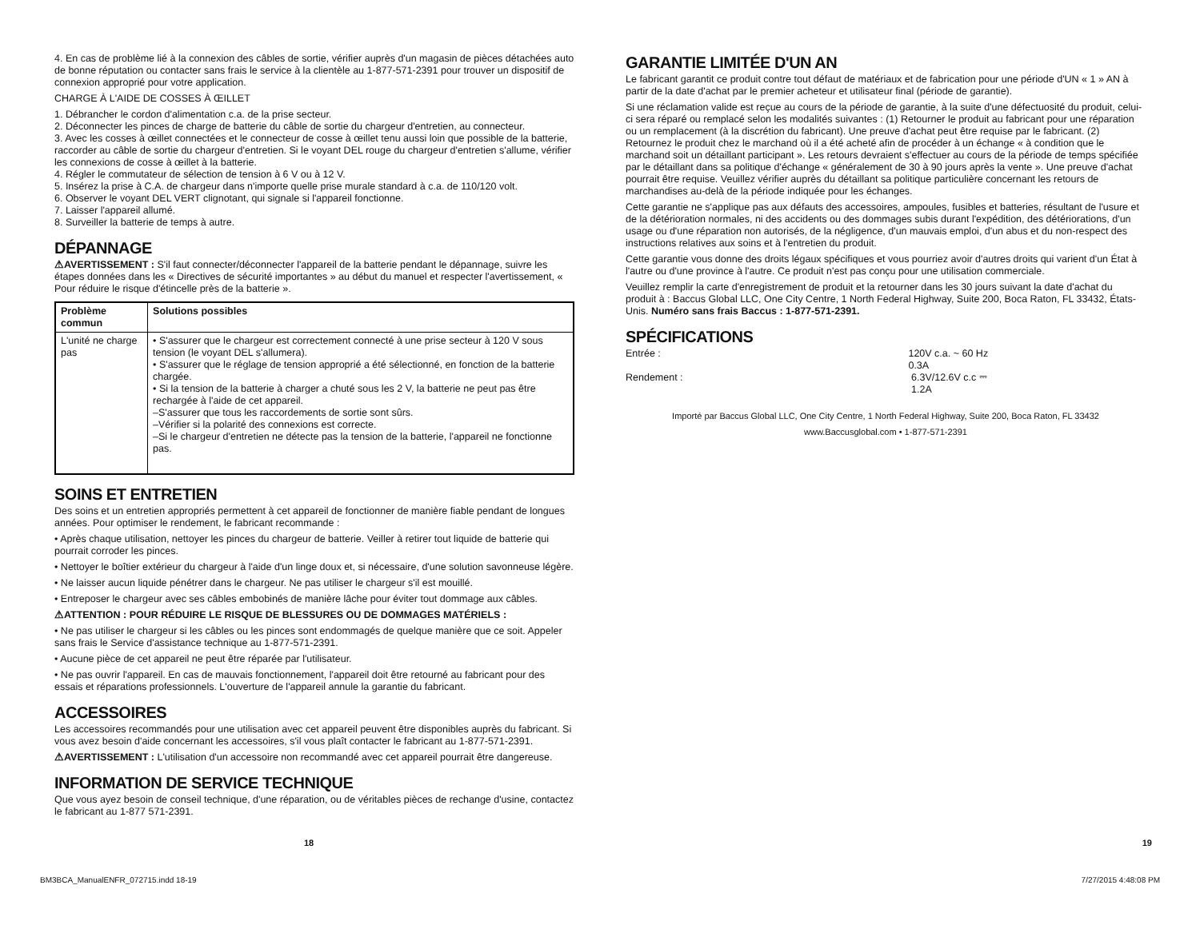4. En cas de problème lié à la connexion des câbles de sortie, vérifier auprès d'un magasin de pièces détachées auto de bonne réputation ou contacter sans frais le service à la clientèle au 1-877-571-2391 pour trouver un dispositif de connexion approprié pour votre application.
CHARGE À L'AIDE DE COSSES À ŒILLET
1. Débrancher le cordon d'alimentation c.a. de la prise secteur.
2. Déconnecter les pinces de charge de batterie du câble de sortie du chargeur d'entretien, au connecteur.
3. Avec les cosses à œillet connectées et le connecteur de cosse à œillet tenu aussi loin que possible de la batterie, raccorder au câble de sortie du chargeur d'entretien. Si le voyant DEL rouge du chargeur d'entretien s'allume, vérifier les connexions de cosse à œillet à la batterie.
4. Régler le commutateur de sélection de tension à 6 V ou à 12 V.
5. Insérez la prise à C.A. de chargeur dans n'importe quelle prise murale standard à c.a. de 110/120 volt.
6. Observer le voyant DEL VERT clignotant, qui signale si l'appareil fonctionne.
7. Laisser l'appareil allumé.
8. Surveiller la batterie de temps à autre.
DÉPANNAGE
⚠AVERTISSEMENT : S'il faut connecter/déconnecter l'appareil de la batterie pendant le dépannage, suivre les étapes données dans les « Directives de sécurité importantes » au début du manuel et respecter l'avertissement, « Pour réduire le risque d'étincelle près de la batterie ».
| Problème commun | Solutions possibles |
| --- | --- |
| L'unité ne charge pas | • S'assurer que le chargeur est correctement connecté à une prise secteur à 120 V sous tension (le voyant DEL s'allumera). • S'assurer que le réglage de tension approprié a été sélectionné, en fonction de la batterie chargée. • Si la tension de la batterie à charger a chuté sous les 2 V, la batterie ne peut pas être rechargée à l'aide de cet appareil. –S'assurer que tous les raccordements de sortie sont sûrs. –Vérifier si la polarité des connexions est correcte. –Si le chargeur d'entretien ne détecte pas la tension de la batterie, l'appareil ne fonctionne pas. |
SOINS ET ENTRETIEN
Des soins et un entretien appropriés permettent à cet appareil de fonctionner de manière fiable pendant de longues années. Pour optimiser le rendement, le fabricant recommande :
• Après chaque utilisation, nettoyer les pinces du chargeur de batterie. Veiller à retirer tout liquide de batterie qui pourrait corroder les pinces.
• Nettoyer le boîtier extérieur du chargeur à l'aide d'un linge doux et, si nécessaire, d'une solution savonneuse légère.
• Ne laisser aucun liquide pénétrer dans le chargeur. Ne pas utiliser le chargeur s'il est mouillé.
• Entreposer le chargeur avec ses câbles embobinés de manière lâche pour éviter tout dommage aux câbles.
⚠ATTENTION : POUR RÉDUIRE LE RISQUE DE BLESSURES OU DE DOMMAGES MATÉRIELS :
• Ne pas utiliser le chargeur si les câbles ou les pinces sont endommagés de quelque manière que ce soit. Appeler sans frais le Service d'assistance technique au 1-877-571-2391.
• Aucune pièce de cet appareil ne peut être réparée par l'utilisateur.
• Ne pas ouvrir l'appareil. En cas de mauvais fonctionnement, l'appareil doit être retourné au fabricant pour des essais et réparations professionnels. L'ouverture de l'appareil annule la garantie du fabricant.
ACCESSOIRES
Les accessoires recommandés pour une utilisation avec cet appareil peuvent être disponibles auprès du fabricant. Si vous avez besoin d'aide concernant les accessoires, s'il vous plaît contacter le fabricant au 1-877-571-2391.
⚠AVERTISSEMENT : L'utilisation d'un accessoire non recommandé avec cet appareil pourrait être dangereuse.
INFORMATION DE SERVICE TECHNIQUE
Que vous ayez besoin de conseil technique, d'une réparation, ou de véritables pièces de rechange d'usine, contactez le fabricant au 1-877 571-2391.
GARANTIE LIMITÉE D'UN AN
Le fabricant garantit ce produit contre tout défaut de matériaux et de fabrication pour une période d'UN « 1 » AN à partir de la date d'achat par le premier acheteur et utilisateur final (période de garantie).
Si une réclamation valide est reçue au cours de la période de garantie, à la suite d'une défectuosité du produit, celui-ci sera réparé ou remplacé selon les modalités suivantes : (1) Retourner le produit au fabricant pour une réparation ou un remplacement (à la discrétion du fabricant). Une preuve d'achat peut être requise par le fabricant. (2) Retournez le produit chez le marchand où il a été acheté afin de procéder à un échange « à condition que le marchand soit un détaillant participant ». Les retours devraient s'effectuer au cours de la période de temps spécifiée par le détaillant dans sa politique d'échange « généralement de 30 à 90 jours après la vente ». Une preuve d'achat pourrait être requise. Veuillez vérifier auprès du détaillant sa politique particulière concernant les retours de marchandises au-delà de la période indiquée pour les échanges.
Cette garantie ne s'applique pas aux défauts des accessoires, ampoules, fusibles et batteries, résultant de l'usure et de la détérioration normales, ni des accidents ou des dommages subis durant l'expédition, des détériorations, d'un usage ou d'une réparation non autorisés, de la négligence, d'un mauvais emploi, d'un abus et du non-respect des instructions relatives aux soins et à l'entretien du produit.
Cette garantie vous donne des droits légaux spécifiques et vous pourriez avoir d'autres droits qui varient d'un État à l'autre ou d'une province à l'autre. Ce produit n'est pas conçu pour une utilisation commerciale.
Veuillez remplir la carte d'enregistrement de produit et la retourner dans les 30 jours suivant la date d'achat du produit à : Baccus Global LLC, One City Centre, 1 North Federal Highway, Suite 200, Boca Raton, FL 33432, États-Unis. Numéro sans frais Baccus : 1-877-571-2391.
SPÉCIFICATIONS
Entrée : 120V c.a. ~ 60 Hz 0.3A
Rendement : 6.3V/12.6V c.c ⎓ 1.2A
Importé par Baccus Global LLC, One City Centre, 1 North Federal Highway, Suite 200, Boca Raton, FL 33432
www.Baccusglobal.com • 1-877-571-2391
18 19
BM3BCA_ManualENFR_072715.indd 18-19 7/27/2015 4:48:08 PM